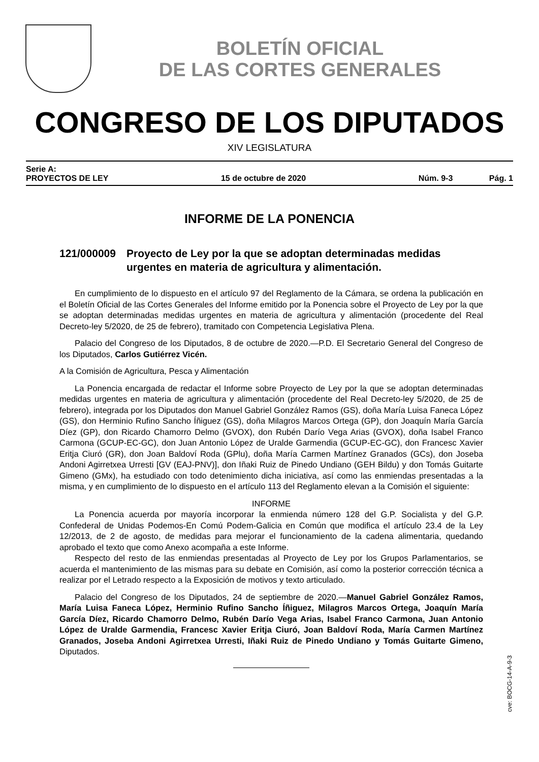BOLETÍN OFICIAL
DE LAS CORTES GENERALES
CONGRESO DE LOS DIPUTADOS
XIV LEGISLATURA
Serie A:
PROYECTOS DE LEY 15 de octubre de 2020 Núm. 9-3 Pág. 1
INFORME DE LA PONENCIA
121/000009 Proyecto de Ley por la que se adoptan determinadas medidas urgentes en materia de agricultura y alimentación.
En cumplimiento de lo dispuesto en el artículo 97 del Reglamento de la Cámara, se ordena la publicación en el Boletín Oficial de las Cortes Generales del Informe emitido por la Ponencia sobre el Proyecto de Ley por la que se adoptan determinadas medidas urgentes en materia de agricultura y alimentación (procedente del Real Decreto-ley 5/2020, de 25 de febrero), tramitado con Competencia Legislativa Plena.
Palacio del Congreso de los Diputados, 8 de octubre de 2020.—P.D. El Secretario General del Congreso de los Diputados, Carlos Gutiérrez Vicén.
A la Comisión de Agricultura, Pesca y Alimentación
La Ponencia encargada de redactar el Informe sobre Proyecto de Ley por la que se adoptan determinadas medidas urgentes en materia de agricultura y alimentación (procedente del Real Decreto-ley 5/2020, de 25 de febrero), integrada por los Diputados don Manuel Gabriel González Ramos (GS), doña María Luisa Faneca López (GS), don Herminio Rufino Sancho Íñiguez (GS), doña Milagros Marcos Ortega (GP), don Joaquín María García Díez (GP), don Ricardo Chamorro Delmo (GVOX), don Rubén Darío Vega Arias (GVOX), doña Isabel Franco Carmona (GCUP-EC-GC), don Juan Antonio López de Uralde Garmendia (GCUP-EC-GC), don Francesc Xavier Eritja Ciuró (GR), don Joan Baldoví Roda (GPlu), doña María Carmen Martínez Granados (GCs), don Joseba Andoni Agirretxea Urresti [GV (EAJ-PNV)], don Iñaki Ruiz de Pinedo Undiano (GEH Bildu) y don Tomás Guitarte Gimeno (GMx), ha estudiado con todo detenimiento dicha iniciativa, así como las enmiendas presentadas a la misma, y en cumplimiento de lo dispuesto en el artículo 113 del Reglamento elevan a la Comisión el siguiente:
INFORME
La Ponencia acuerda por mayoría incorporar la enmienda número 128 del G.P. Socialista y del G.P. Confederal de Unidas Podemos-En Comú Podem-Galicia en Común que modifica el artículo 23.4 de la Ley 12/2013, de 2 de agosto, de medidas para mejorar el funcionamiento de la cadena alimentaria, quedando aprobado el texto que como Anexo acompaña a este Informe.
Respecto del resto de las enmiendas presentadas al Proyecto de Ley por los Grupos Parlamentarios, se acuerda el mantenimiento de las mismas para su debate en Comisión, así como la posterior corrección técnica a realizar por el Letrado respecto a la Exposición de motivos y texto articulado.
Palacio del Congreso de los Diputados, 24 de septiembre de 2020.—Manuel Gabriel González Ramos, María Luisa Faneca López, Herminio Rufino Sancho Íñiguez, Milagros Marcos Ortega, Joaquín María García Díez, Ricardo Chamorro Delmo, Rubén Darío Vega Arias, Isabel Franco Carmona, Juan Antonio López de Uralde Garmendia, Francesc Xavier Eritja Ciuró, Joan Baldoví Roda, María Carmen Martínez Granados, Joseba Andoni Agirretxea Urresti, Iñaki Ruiz de Pinedo Undiano y Tomás Guitarte Gimeno, Diputados.
cve: BOCG-14-A-9-3